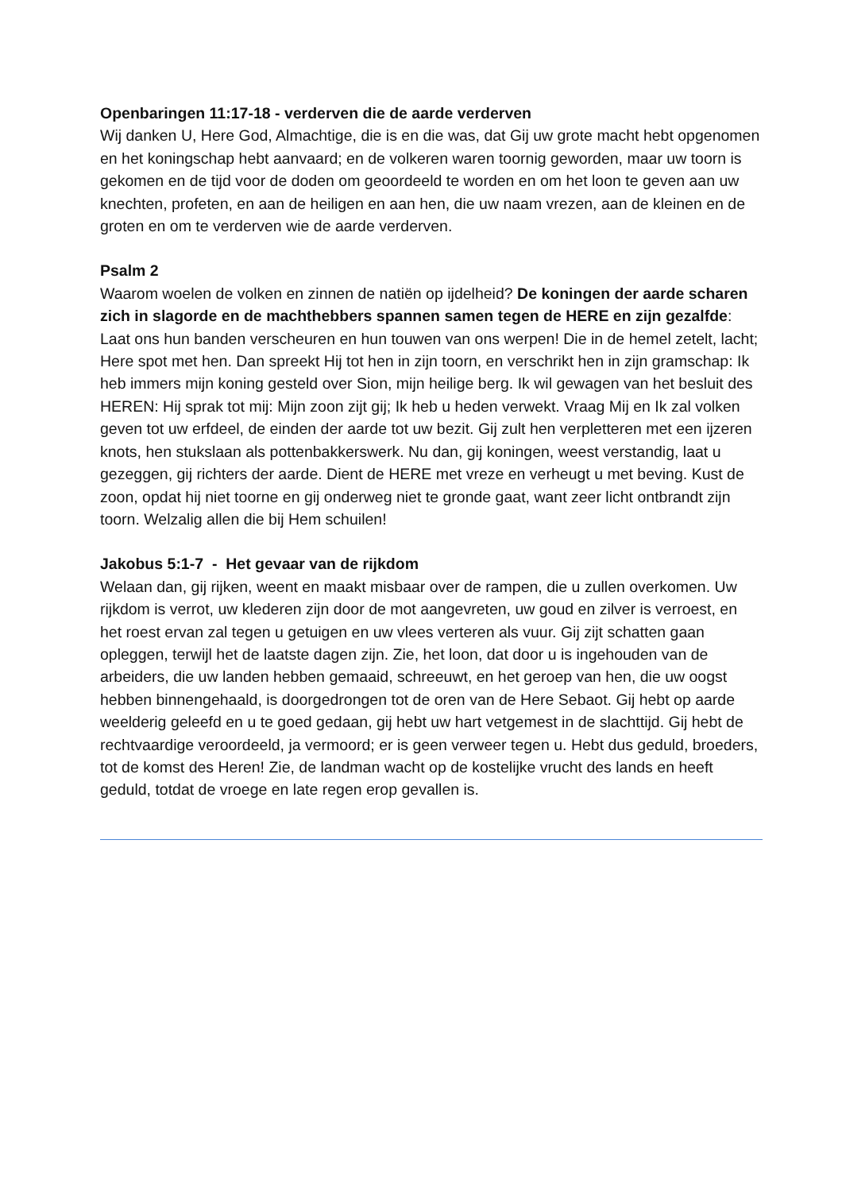Openbaringen 11:17-18 - verderven die de aarde verderven
Wij danken U, Here God, Almachtige, die is en die was, dat Gij uw grote macht hebt opgenomen en het koningschap hebt aanvaard; en de volkeren waren toornig geworden, maar uw toorn is gekomen en de tijd voor de doden om geoordeeld te worden en om het loon te geven aan uw knechten, profeten, en aan de heiligen en aan hen, die uw naam vrezen, aan de kleinen en de groten en om te verderven wie de aarde verderven.
Psalm 2
Waarom woelen de volken en zinnen de natiën op ijdelheid? De koningen der aarde scharen zich in slagorde en de machthebbers spannen samen tegen de HERE en zijn gezalfde: Laat ons hun banden verscheuren en hun touwen van ons werpen! Die in de hemel zetelt, lacht; Here spot met hen. Dan spreekt Hij tot hen in zijn toorn, en verschrikt hen in zijn gramschap: Ik heb immers mijn koning gesteld over Sion, mijn heilige berg. Ik wil gewagen van het besluit des HEREN: Hij sprak tot mij: Mijn zoon zijt gij; Ik heb u heden verwekt. Vraag Mij en Ik zal volken geven tot uw erfdeel, de einden der aarde tot uw bezit. Gij zult hen verpletteren met een ijzeren knots, hen stukslaan als pottenbakkerswerk. Nu dan, gij koningen, weest verstandig, laat u gezeggen, gij richters der aarde. Dient de HERE met vreze en verheugt u met beving. Kust de zoon, opdat hij niet toorne en gij onderweg niet te gronde gaat, want zeer licht ontbrandt zijn toorn. Welzalig allen die bij Hem schuilen!
Jakobus 5:1-7 - Het gevaar van de rijkdom
Welaan dan, gij rijken, weent en maakt misbaar over de rampen, die u zullen overkomen. Uw rijkdom is verrot, uw klederen zijn door de mot aangevreten, uw goud en zilver is verroest, en het roest ervan zal tegen u getuigen en uw vlees verteren als vuur. Gij zijt schatten gaan opleggen, terwijl het de laatste dagen zijn. Zie, het loon, dat door u is ingehouden van de arbeiders, die uw landen hebben gemaaid, schreeuwt, en het geroep van hen, die uw oogst hebben binnengehaald, is doorgedrongen tot de oren van de Here Sebaot. Gij hebt op aarde weelderig geleefd en u te goed gedaan, gij hebt uw hart vetgemest in de slachttijd. Gij hebt de rechtvaardige veroordeeld, ja vermoord; er is geen verweer tegen u. Hebt dus geduld, broeders, tot de komst des Heren! Zie, de landman wacht op de kostelijke vrucht des lands en heeft geduld, totdat de vroege en late regen erop gevallen is.